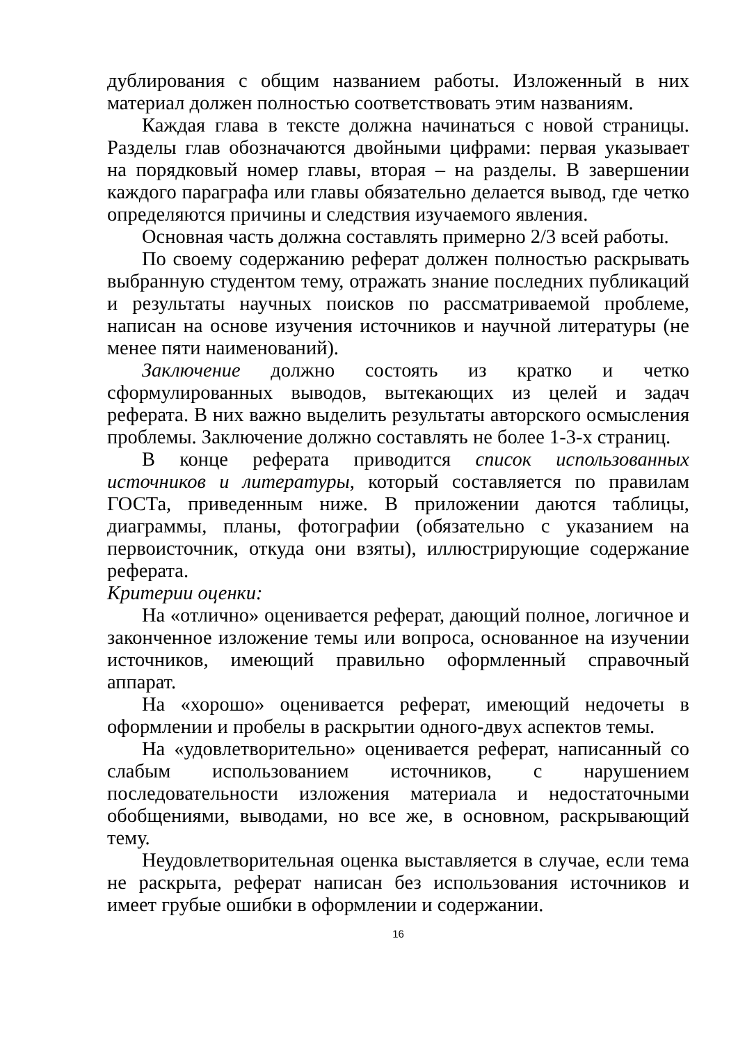дублирования с общим названием работы. Изложенный в них материал должен полностью соответствовать этим названиям.
Каждая глава в тексте должна начинаться с новой страницы. Разделы глав обозначаются двойными цифрами: первая указывает на порядковый номер главы, вторая – на разделы. В завершении каждого параграфа или главы обязательно делается вывод, где четко определяются причины и следствия изучаемого явления.
Основная часть должна составлять примерно 2/3 всей работы.
По своему содержанию реферат должен полностью раскрывать выбранную студентом тему, отражать знание последних публикаций и результаты научных поисков по рассматриваемой проблеме, написан на основе изучения источников и научной литературы (не менее пяти наименований).
Заключение должно состоять из кратко и четко сформулированных выводов, вытекающих из целей и задач реферата. В них важно выделить результаты авторского осмысления проблемы. Заключение должно составлять не более 1-3-х страниц.
В конце реферата приводится список использованных источников и литературы, который составляется по правилам ГОСТа, приведенным ниже. В приложении даются таблицы, диаграммы, планы, фотографии (обязательно с указанием на первоисточник, откуда они взяты), иллюстрирующие содержание реферата.
Критерии оценки:
На «отлично» оценивается реферат, дающий полное, логичное и законченное изложение темы или вопроса, основанное на изучении источников, имеющий правильно оформленный справочный аппарат.
На «хорошо» оценивается реферат, имеющий недочеты в оформлении и пробелы в раскрытии одного-двух аспектов темы.
На «удовлетворительно» оценивается реферат, написанный со слабым использованием источников, с нарушением последовательности изложения материала и недостаточными обобщениями, выводами, но все же, в основном, раскрывающий тему.
Неудовлетворительная оценка выставляется в случае, если тема не раскрыта, реферат написан без использования источников и имеет грубые ошибки в оформлении и содержании.
16